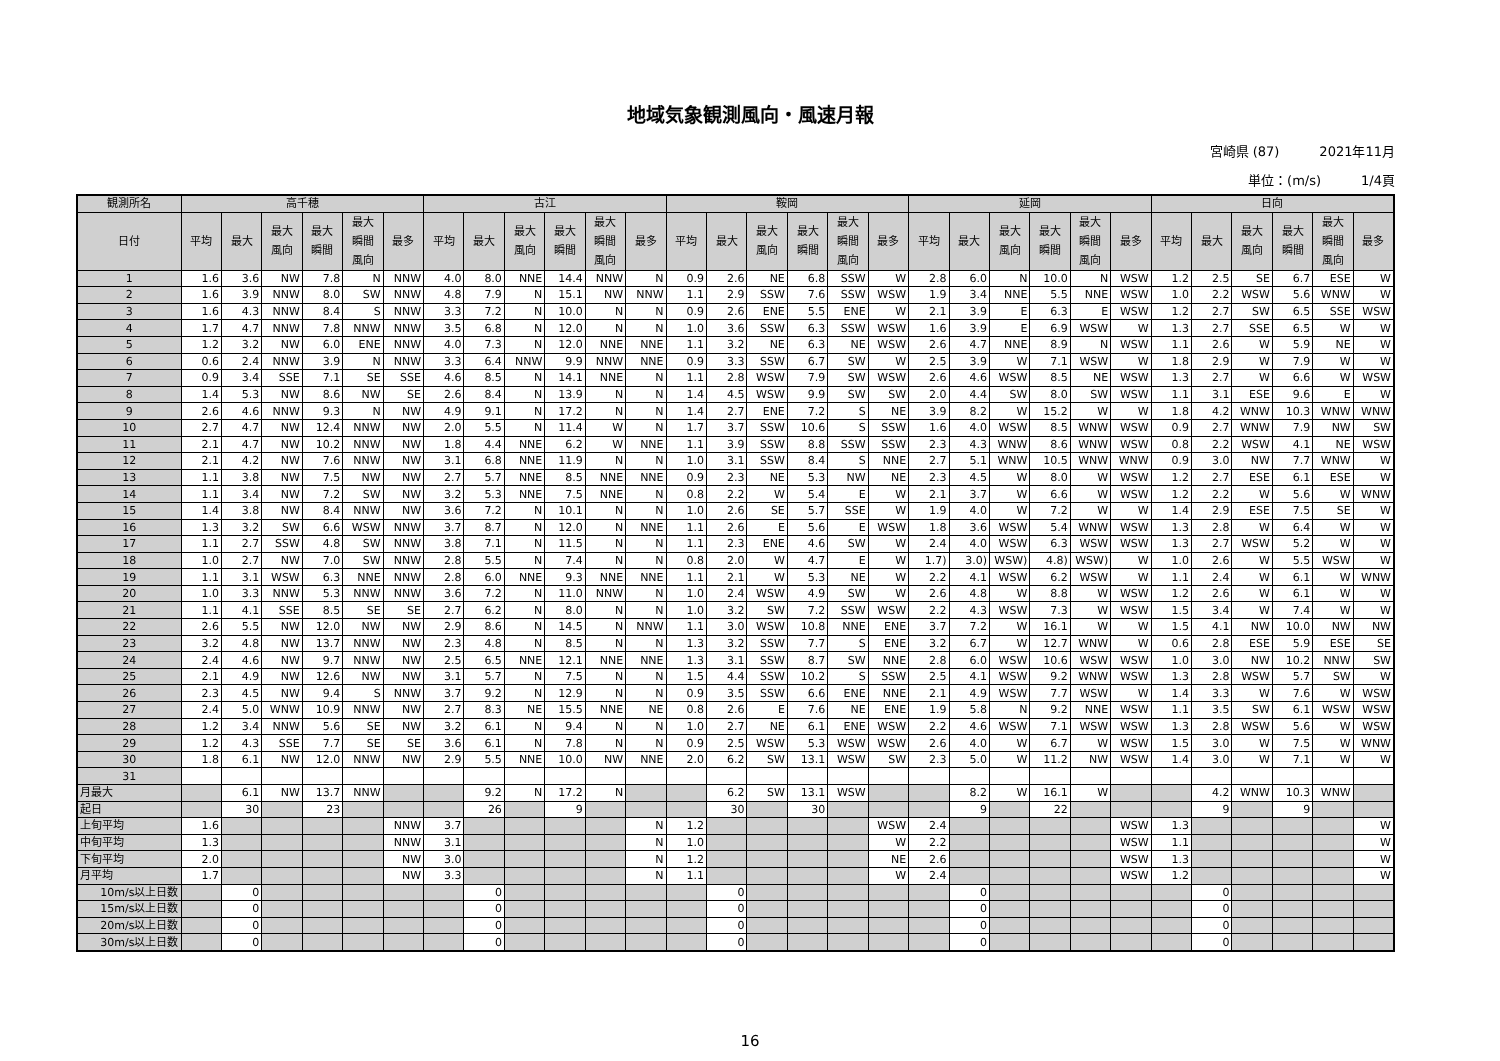地域気象観測風向・風速月報
宮崎県 (87) 2021年11月
単位：(m/s) 1/4頁
| 観測所名 | 高千穂 | | | | | | 古江 | | | | | | 鞍岡 | | | | | | 延岡 | | | | | | 日向 | | | | | |
| --- | --- | --- | --- | --- | --- | --- | --- | --- | --- | --- | --- | --- | --- | --- | --- | --- | --- | --- | --- | --- | --- | --- | --- | --- | --- | --- | --- | --- | --- | --- |
| 日付 | 平均 | 最大 | 最大 風向 | 最大 瞬間 | 最大 瞬間 風向 | 最多 | 平均 | 最大 | 最大 風向 | 最大 瞬間 | 最大 瞬間 風向 | 最多 | 平均 | 最大 | 最大 風向 | 最大 瞬間 | 最大 瞬間 風向 | 最多 | 平均 | 最大 | 最大 風向 | 最大 瞬間 | 最大 瞬間 風向 | 最多 | 平均 | 最大 | 最大 風向 | 最大 瞬間 | 最大 瞬間 風向 | 最多 |
| 1 | 1.6 | 3.6 | NW | 7.8 | N | NNW | 4.0 | 8.0 | NNE | 14.4 | NNW | N | 0.9 | 2.6 | NE | 6.8 | SSW | W | 2.8 | 6.0 | N | 10.0 | N | WSW | 1.2 | 2.5 | SE | 6.7 | ESE | W |
| 2 | 1.6 | 3.9 | NNW | 8.0 | SW | NNW | 4.8 | 7.9 | N | 15.1 | NW | NNW | 1.1 | 2.9 | SSW | 7.6 | SSW | WSW | 1.9 | 3.4 | NNE | 5.5 | NNE | WSW | 1.0 | 2.2 | WSW | 5.6 | WNW | W |
| 3 | 1.6 | 4.3 | NNW | 8.4 | S | NNW | 3.3 | 7.2 | N | 10.0 | N | N | 0.9 | 2.6 | ENE | 5.5 | ENE | W | 2.1 | 3.9 | E | 6.3 | E | WSW | 1.2 | 2.7 | SW | 6.5 | SSE | WSW |
| 4 | 1.7 | 4.7 | NNW | 7.8 | NNW | NNW | 3.5 | 6.8 | N | 12.0 | N | N | 1.0 | 3.6 | SSW | 6.3 | SSW | WSW | 1.6 | 3.9 | E | 6.9 | WSW | W | 1.3 | 2.7 | SSE | 6.5 | W | W |
| 5 | 1.2 | 3.2 | NW | 6.0 | ENE | NNW | 4.0 | 7.3 | N | 12.0 | NNE | NNE | 1.1 | 3.2 | NE | 6.3 | NE | WSW | 2.6 | 4.7 | NNE | 8.9 | N | WSW | 1.1 | 2.6 | W | 5.9 | NE | W |
| 6 | 0.6 | 2.4 | NNW | 3.9 | N | NNW | 3.3 | 6.4 | NNW | 9.9 | NNW | NNE | 0.9 | 3.3 | SSW | 6.7 | SW | W | 2.5 | 3.9 | W | 7.1 | WSW | W | 1.8 | 2.9 | W | 7.9 | W | W |
| 7 | 0.9 | 3.4 | SSE | 7.1 | SE | SSE | 4.6 | 8.5 | N | 14.1 | NNE | N | 1.1 | 2.8 | WSW | 7.9 | SW | WSW | 2.6 | 4.6 | WSW | 8.5 | NE | WSW | 1.3 | 2.7 | W | 6.6 | W | WSW |
| 8 | 1.4 | 5.3 | NW | 8.6 | NW | SE | 2.6 | 8.4 | N | 13.9 | N | N | 1.4 | 4.5 | WSW | 9.9 | SW | SW | 2.0 | 4.4 | SW | 8.0 | SW | WSW | 1.1 | 3.1 | ESE | 9.6 | E | W |
| 9 | 2.6 | 4.6 | NNW | 9.3 | N | NW | 4.9 | 9.1 | N | 17.2 | N | N | 1.4 | 2.7 | ENE | 7.2 | S | NE | 3.9 | 8.2 | W | 15.2 | W | W | 1.8 | 4.2 | WNW | 10.3 | WNW | WNW |
| 10 | 2.7 | 4.7 | NW | 12.4 | NNW | NW | 2.0 | 5.5 | N | 11.4 | W | N | 1.7 | 3.7 | SSW | 10.6 | S | SSW | 1.6 | 4.0 | WSW | 8.5 | WNW | WSW | 0.9 | 2.7 | WNW | 7.9 | NW | SW |
| 11 | 2.1 | 4.7 | NW | 10.2 | NNW | NW | 1.8 | 4.4 | NNE | 6.2 | W | NNE | 1.1 | 3.9 | SSW | 8.8 | SSW | SSW | 2.3 | 4.3 | WNW | 8.6 | WNW | WSW | 0.8 | 2.2 | WSW | 4.1 | NE | WSW |
| 12 | 2.1 | 4.2 | NW | 7.6 | NNW | NW | 3.1 | 6.8 | NNE | 11.9 | N | N | 1.0 | 3.1 | SSW | 8.4 | S | NNE | 2.7 | 5.1 | WNW | 10.5 | WNW | WNW | 0.9 | 3.0 | NW | 7.7 | WNW | W |
| 13 | 1.1 | 3.8 | NW | 7.5 | NW | NW | 2.7 | 5.7 | NNE | 8.5 | NNE | NNE | 0.9 | 2.3 | NE | 5.3 | NW | NE | 2.3 | 4.5 | W | 8.0 | W | WSW | 1.2 | 2.7 | ESE | 6.1 | ESE | W |
| 14 | 1.1 | 3.4 | NW | 7.2 | SW | NW | 3.2 | 5.3 | NNE | 7.5 | NNE | N | 0.8 | 2.2 | W | 5.4 | E | W | 2.1 | 3.7 | W | 6.6 | W | WSW | 1.2 | 2.2 | W | 5.6 | W | WNW |
| 15 | 1.4 | 3.8 | NW | 8.4 | NNW | NW | 3.6 | 7.2 | N | 10.1 | N | N | 1.0 | 2.6 | SE | 5.7 | SSE | W | 1.9 | 4.0 | W | 7.2 | W | W | 1.4 | 2.9 | ESE | 7.5 | SE | W |
| 16 | 1.3 | 3.2 | SW | 6.6 | WSW | NNW | 3.7 | 8.7 | N | 12.0 | N | NNE | 1.1 | 2.6 | E | 5.6 | E | WSW | 1.8 | 3.6 | WSW | 5.4 | WNW | WSW | 1.3 | 2.8 | W | 6.4 | W | W |
| 17 | 1.1 | 2.7 | SSW | 4.8 | SW | NNW | 3.8 | 7.1 | N | 11.5 | N | N | 1.1 | 2.3 | ENE | 4.6 | SW | W | 2.4 | 4.0 | WSW | 6.3 | WSW | WSW | 1.3 | 2.7 | WSW | 5.2 | W | W |
| 18 | 1.0 | 2.7 | NW | 7.0 | SW | NNW | 2.8 | 5.5 | N | 7.4 | N | N | 0.8 | 2.0 | W | 4.7 | E | W | 1.7) | 3.0) | WSW) | 4.8) | WSW) | W | 1.0 | 2.6 | W | 5.5 | WSW | W |
| 19 | 1.1 | 3.1 | WSW | 6.3 | NNE | NNW | 2.8 | 6.0 | NNE | 9.3 | NNE | NNE | 1.1 | 2.1 | W | 5.3 | NE | W | 2.2 | 4.1 | WSW | 6.2 | WSW | W | 1.1 | 2.4 | W | 6.1 | W | WNW |
| 20 | 1.0 | 3.3 | NNW | 5.3 | NNW | NNW | 3.6 | 7.2 | N | 11.0 | NNW | N | 1.0 | 2.4 | WSW | 4.9 | SW | W | 2.6 | 4.8 | W | 8.8 | W | WSW | 1.2 | 2.6 | W | 6.1 | W | W |
| 21 | 1.1 | 4.1 | SSE | 8.5 | SE | SE | 2.7 | 6.2 | N | 8.0 | N | N | 1.0 | 3.2 | SW | 7.2 | SSW | WSW | 2.2 | 4.3 | WSW | 7.3 | W | WSW | 1.5 | 3.4 | W | 7.4 | W | W |
| 22 | 2.6 | 5.5 | NW | 12.0 | NW | NW | 2.9 | 8.6 | N | 14.5 | N | NNW | 1.1 | 3.0 | WSW | 10.8 | NNE | ENE | 3.7 | 7.2 | W | 16.1 | W | W | 1.5 | 4.1 | NW | 10.0 | NW | NW |
| 23 | 3.2 | 4.8 | NW | 13.7 | NNW | NW | 2.3 | 4.8 | N | 8.5 | N | N | 1.3 | 3.2 | SSW | 7.7 | S | ENE | 3.2 | 6.7 | W | 12.7 | WNW | W | 0.6 | 2.8 | ESE | 5.9 | ESE | SE |
| 24 | 2.4 | 4.6 | NW | 9.7 | NNW | NW | 2.5 | 6.5 | NNE | 12.1 | NNE | NNE | 1.3 | 3.1 | SSW | 8.7 | SW | NNE | 2.8 | 6.0 | WSW | 10.6 | WSW | WSW | 1.0 | 3.0 | NW | 10.2 | NNW | SW |
| 25 | 2.1 | 4.9 | NW | 12.6 | NW | NW | 3.1 | 5.7 | N | 7.5 | N | N | 1.5 | 4.4 | SSW | 10.2 | S | SSW | 2.5 | 4.1 | WSW | 9.2 | WNW | WSW | 1.3 | 2.8 | WSW | 5.7 | SW | W |
| 26 | 2.3 | 4.5 | NW | 9.4 | S | NNW | 3.7 | 9.2 | N | 12.9 | N | N | 0.9 | 3.5 | SSW | 6.6 | ENE | NNE | 2.1 | 4.9 | WSW | 7.7 | WSW | W | 1.4 | 3.3 | W | 7.6 | W | WSW |
| 27 | 2.4 | 5.0 | WNW | 10.9 | NNW | NW | 2.7 | 8.3 | NE | 15.5 | NNE | NE | 0.8 | 2.6 | E | 7.6 | NE | ENE | 1.9 | 5.8 | N | 9.2 | NNE | WSW | 1.1 | 3.5 | SW | 6.1 | WSW | WSW |
| 28 | 1.2 | 3.4 | NNW | 5.6 | SE | NW | 3.2 | 6.1 | N | 9.4 | N | N | 1.0 | 2.7 | NE | 6.1 | ENE | WSW | 2.2 | 4.6 | WSW | 7.1 | WSW | WSW | 1.3 | 2.8 | WSW | 5.6 | W | WSW |
| 29 | 1.2 | 4.3 | SSE | 7.7 | SE | SE | 3.6 | 6.1 | N | 7.8 | N | N | 0.9 | 2.5 | WSW | 5.3 | WSW | WSW | 2.6 | 4.0 | W | 6.7 | W | WSW | 1.5 | 3.0 | W | 7.5 | W | WNW |
| 30 | 1.8 | 6.1 | NW | 12.0 | NNW | NW | 2.9 | 5.5 | NNE | 10.0 | NW | NNE | 2.0 | 6.2 | SW | 13.1 | WSW | SW | 2.3 | 5.0 | W | 11.2 | NW | WSW | 1.4 | 3.0 | W | 7.1 | W | W |
| 31 | | | | | | | | | | | | | | | | | | | | | | | | | | | | | | |
| 月最大 | | 6.1 | NW | 13.7 | NNW | | | 9.2 | N | 17.2 | N | | | 6.2 | SW | 13.1 | WSW | | | 8.2 | W | 16.1 | W | | | 4.2 | WNW | 10.3 | WNW | |
| 起日 | | 30 | | 23 | | | | 26 | | 9 | | | | 30 | | 30 | | | | 9 | | 22 | | | | 9 | | 9 | | |
| 上旬平均 | 1.6 | | | | | NNW | 3.7 | | | | | N | 1.2 | | | | | WSW | 2.4 | | | | | WSW | 1.3 | | | | | W |
| 中旬平均 | 1.3 | | | | | NNW | 3.1 | | | | | N | 1.0 | | | | | W | 2.2 | | | | | WSW | 1.1 | | | | | W |
| 下旬平均 | 2.0 | | | | | NW | 3.0 | | | | | N | 1.2 | | | | | NE | 2.6 | | | | | WSW | 1.3 | | | | | W |
| 月平均 | 1.7 | | | | | NW | 3.3 | | | | | N | 1.1 | | | | | W | 2.4 | | | | | WSW | 1.2 | | | | | W |
| 10m/s以上日数 | | 0 | | | | | | 0 | | | | | | 0 | | | | | | 0 | | | | | | 0 | | | | |
| 15m/s以上日数 | | 0 | | | | | | 0 | | | | | | 0 | | | | | | 0 | | | | | | 0 | | | | |
| 20m/s以上日数 | | 0 | | | | | | 0 | | | | | | 0 | | | | | | 0 | | | | | | 0 | | | | |
| 30m/s以上日数 | | 0 | | | | | | 0 | | | | | | 0 | | | | | | 0 | | | | | | 0 | | | | |
16